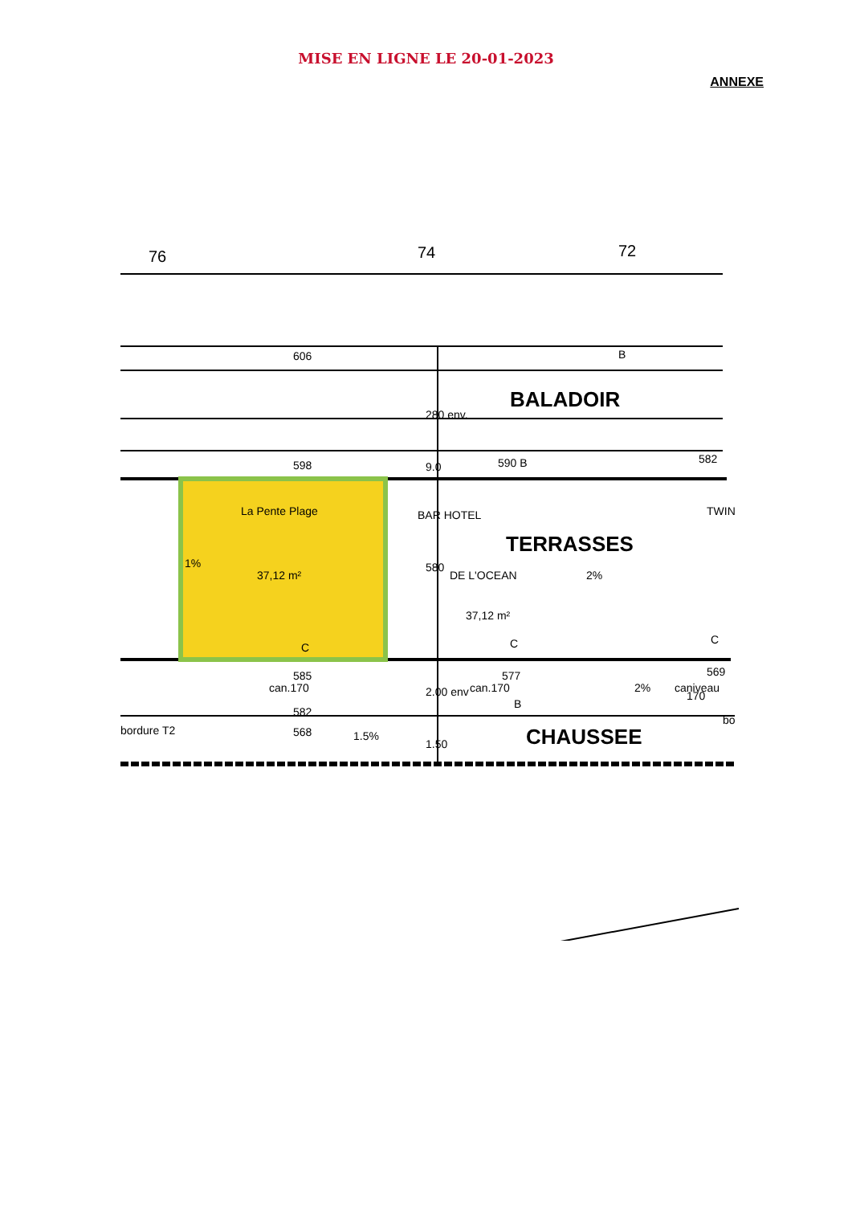MISE EN LIGNE LE 20-01-2023
ANNEXE
76
74
72
606
B
BALADOIR
598
590 B
582
La Pente Plage
BAR HOTEL
TERRASSES
DE L'OCEAN
37,12 m²
37,12 m²
2%
1%
C
C
C
TWIN
585
577
569
582
568
B
2%
bordure T2
1.5%
bo
CHAUSSEE
280 env.
9.0
580
2.00 env
1.50
can.170
can.170
caniveau
170